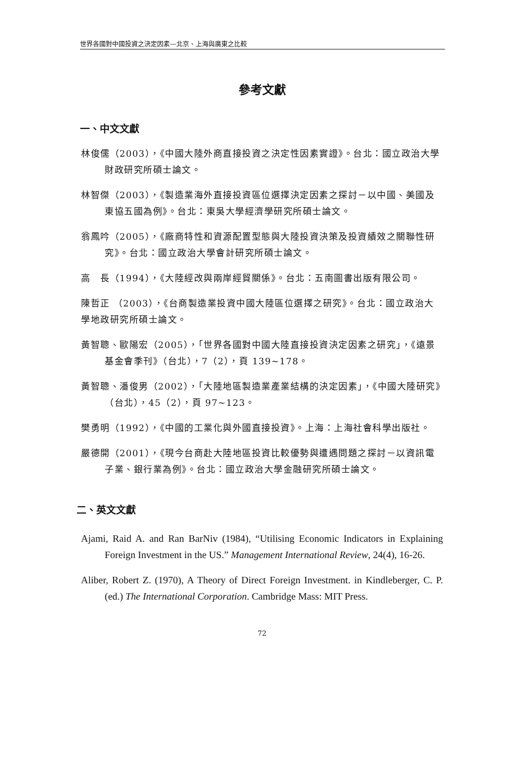世界各國對中國投資之決定因素—北京、上海與廣東之比較
參考文獻
一、中文文獻
林俊儒（2003），《中國大陸外商直接投資之決定性因素實證》。台北：國立政治大學財政研究所碩士論文。
林智傑（2003），《製造業海外直接投資區位選擇決定因素之探討－以中國、美國及東協五國為例》。台北：東吳大學經濟學研究所碩士論文。
翁鳳吟（2005），《廠商特性和資源配置型態與大陸投資決策及投資績效之關聯性研究》。台北：國立政治大學會計研究所碩士論文。
高　長（1994），《大陸經改與兩岸經貿關係》。台北：五南圖書出版有限公司。
陳哲正 （2003），《台商製造業投資中國大陸區位選擇之研究》。台北：國立政治大學地政研究所碩士論文。
黃智聰、歐陽宏（2005），「世界各國對中國大陸直接投資決定因素之研究」，《遠景基金會季刊》（台北），7（2），頁 139~178。
黃智聰、潘俊男（2002），「大陸地區製造業產業結構的決定因素」，《中國大陸研究》（台北），45（2），頁 97~123。
樊勇明（1992），《中國的工業化與外國直接投資》。上海：上海社會科學出版社。
嚴德開（2001），《現今台商赴大陸地區投資比較優勢與遭遇問題之探討－以資訊電子業、銀行業為例》。台北：國立政治大學金融研究所碩士論文。
二、英文文獻
Ajami, Raid A. and Ran BarNiv (1984), “Utilising Economic Indicators in Explaining Foreign Investment in the US.” Management International Review, 24(4), 16-26.
Aliber, Robert Z. (1970), A Theory of Direct Foreign Investment. in Kindleberger, C. P. (ed.) The International Corporation. Cambridge Mass: MIT Press.
72